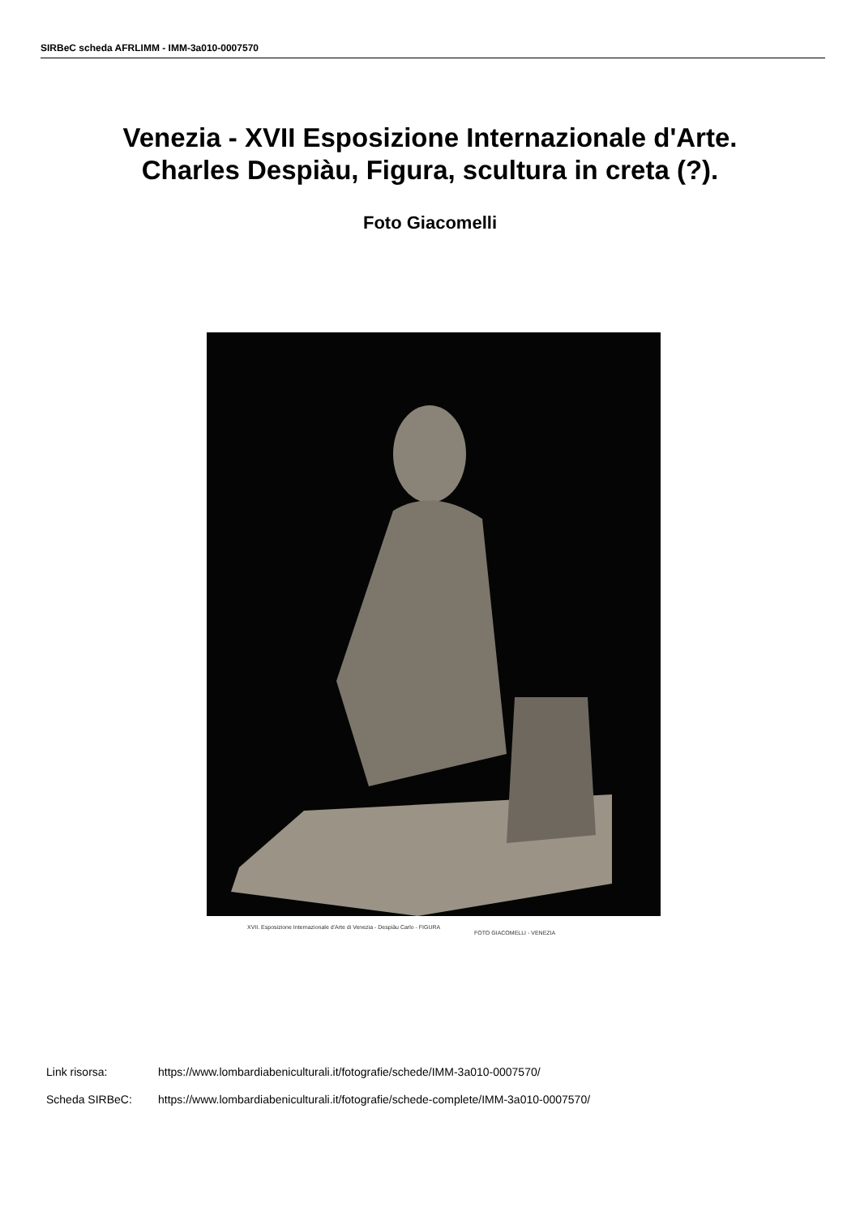SIRBeC scheda AFRLIMM - IMM-3a010-0007570
Venezia - XVII Esposizione Internazionale d'Arte.
Charles Despiàu, Figura, scultura in creta (?).
Foto Giacomelli
XVII. Esposizione Internazionale d'Arte di Venezia - Despiàu Carlo - FIGURA
FOTO GIACOMELLI - VENEZIA
Link risorsa: https://www.lombardiabeniculturali.it/fotografie/schede/IMM-3a010-0007570/
Scheda SIRBeC: https://www.lombardiabeniculturali.it/fotografie/schede-complete/IMM-3a010-0007570/